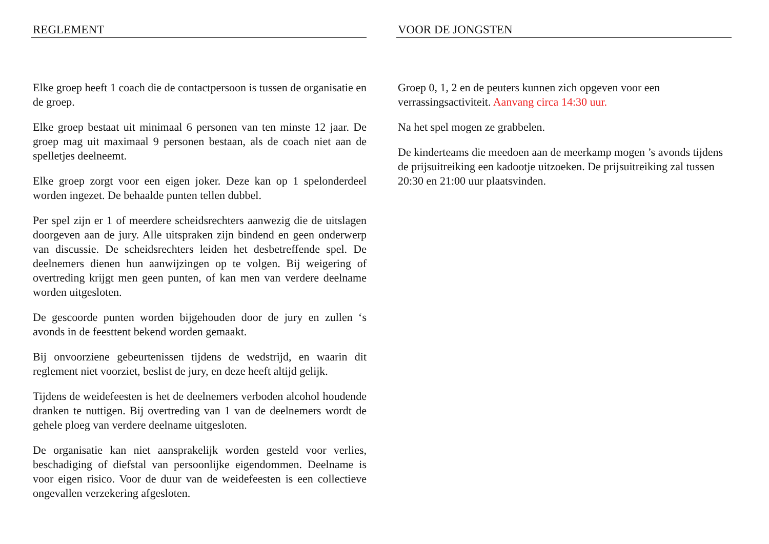REGLEMENT
Elke groep heeft 1 coach die de contactpersoon is tussen de organisatie en de groep.
Elke groep bestaat uit minimaal 6 personen van ten minste 12 jaar. De groep mag uit maximaal 9 personen bestaan, als de coach niet aan de spelletjes deelneemt.
Elke groep zorgt voor een eigen joker. Deze kan op 1 spelonderdeel worden ingezet. De behaalde punten tellen dubbel.
Per spel zijn er 1 of meerdere scheidsrechters aanwezig die de uitslagen doorgeven aan de jury. Alle uitspraken zijn bindend en geen onderwerp van discussie. De scheidsrechters leiden het desbetreffende spel. De deelnemers dienen hun aanwijzingen op te volgen. Bij weigering of overtreding krijgt men geen punten, of kan men van verdere deelname worden uitgesloten.
De gescoorde punten worden bijgehouden door de jury en zullen ‘s avonds in de feesttent bekend worden gemaakt.
Bij onvoorziene gebeurtenissen tijdens de wedstrijd, en waarin dit reglement niet voorziet, beslist de jury, en deze heeft altijd gelijk.
Tijdens de weidefeesten is het de deelnemers verboden alcohol houdende dranken te nuttigen. Bij overtreding van 1 van de deelnemers wordt de gehele ploeg van verdere deelname uitgesloten.
De organisatie kan niet aansprakelijk worden gesteld voor verlies, beschadiging of diefstal van persoonlijke eigendommen. Deelname is voor eigen risico. Voor de duur van de weidefeesten is een collectieve ongevallen verzekering afgesloten.
VOOR DE JONGSTEN
Groep 0, 1, 2 en de peuters kunnen zich opgeven voor een verrassingsactiviteit. Aanvang circa 14:30 uur.
Na het spel mogen ze grabbelen.
De kinderteams die meedoen aan de meerkamp mogen ’s avonds tijdens de prijsuitreiking een kadootje uitzoeken. De prijsuitreiking zal tussen 20:30 en 21:00 uur plaatsvinden.